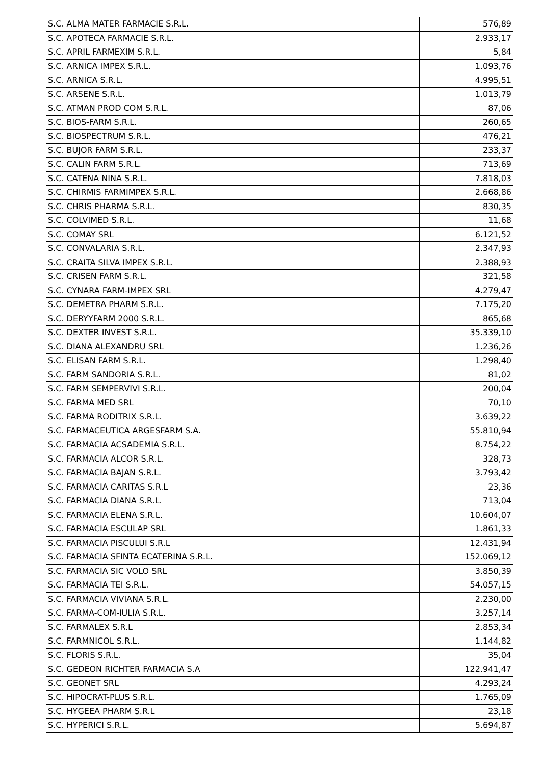| S.C. ALMA MATER FARMACIE S.R.L. | 576,89 |
| S.C. APOTECA FARMACIE S.R.L. | 2.933,17 |
| S.C. APRIL FARMEXIM S.R.L. | 5,84 |
| S.C. ARNICA IMPEX S.R.L. | 1.093,76 |
| S.C. ARNICA S.R.L. | 4.995,51 |
| S.C. ARSENE S.R.L. | 1.013,79 |
| S.C. ATMAN PROD COM S.R.L. | 87,06 |
| S.C. BIOS-FARM S.R.L. | 260,65 |
| S.C. BIOSPECTRUM S.R.L. | 476,21 |
| S.C. BUJOR FARM S.R.L. | 233,37 |
| S.C. CALIN FARM S.R.L. | 713,69 |
| S.C. CATENA NINA S.R.L. | 7.818,03 |
| S.C. CHIRMIS FARMIMPEX S.R.L. | 2.668,86 |
| S.C. CHRIS PHARMA S.R.L. | 830,35 |
| S.C. COLVIMED S.R.L. | 11,68 |
| S.C. COMAY SRL | 6.121,52 |
| S.C. CONVALARIA S.R.L. | 2.347,93 |
| S.C. CRAITA SILVA IMPEX S.R.L. | 2.388,93 |
| S.C. CRISEN FARM S.R.L. | 321,58 |
| S.C. CYNARA FARM-IMPEX SRL | 4.279,47 |
| S.C. DEMETRA PHARM S.R.L. | 7.175,20 |
| S.C. DERYYFARM 2000 S.R.L. | 865,68 |
| S.C. DEXTER INVEST S.R.L. | 35.339,10 |
| S.C. DIANA ALEXANDRU SRL | 1.236,26 |
| S.C. ELISAN FARM S.R.L. | 1.298,40 |
| S.C. FARM SANDORIA S.R.L. | 81,02 |
| S.C. FARM SEMPERVIVI S.R.L. | 200,04 |
| S.C. FARMA MED SRL | 70,10 |
| S.C. FARMA RODITRIX S.R.L. | 3.639,22 |
| S.C. FARMACEUTICA ARGESFARM S.A. | 55.810,94 |
| S.C. FARMACIA ACSADEMIA S.R.L. | 8.754,22 |
| S.C. FARMACIA ALCOR S.R.L. | 328,73 |
| S.C. FARMACIA BAJAN S.R.L. | 3.793,42 |
| S.C. FARMACIA CARITAS S.R.L | 23,36 |
| S.C. FARMACIA DIANA S.R.L. | 713,04 |
| S.C. FARMACIA ELENA S.R.L. | 10.604,07 |
| S.C. FARMACIA ESCULAP SRL | 1.861,33 |
| S.C. FARMACIA PISCULUI S.R.L | 12.431,94 |
| S.C. FARMACIA SFINTA ECATERINA S.R.L. | 152.069,12 |
| S.C. FARMACIA SIC VOLO SRL | 3.850,39 |
| S.C. FARMACIA TEI S.R.L. | 54.057,15 |
| S.C. FARMACIA VIVIANA S.R.L. | 2.230,00 |
| S.C. FARMA-COM-IULIA S.R.L. | 3.257,14 |
| S.C. FARMALEX S.R.L | 2.853,34 |
| S.C. FARMNICOL S.R.L. | 1.144,82 |
| S.C. FLORIS S.R.L. | 35,04 |
| S.C. GEDEON RICHTER FARMACIA S.A | 122.941,47 |
| S.C. GEONET SRL | 4.293,24 |
| S.C. HIPOCRAT-PLUS S.R.L. | 1.765,09 |
| S.C. HYGEEA PHARM S.R.L | 23,18 |
| S.C. HYPERICI S.R.L. | 5.694,87 |